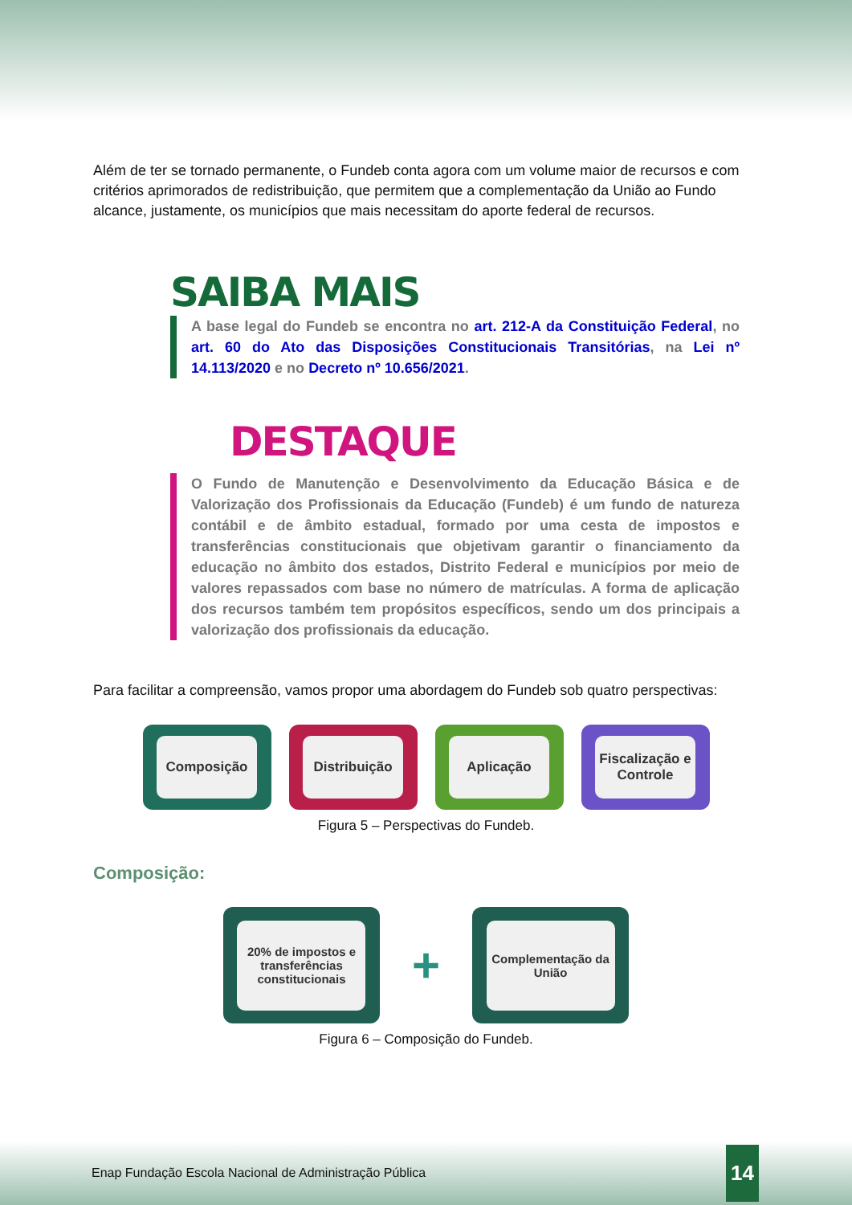Além de ter se tornado permanente, o Fundeb conta agora com um volume maior de recursos e com critérios aprimorados de redistribuição, que permitem que a complementação da União ao Fundo alcance, justamente, os municípios que mais necessitam do aporte federal de recursos.
SAIBA MAIS
A base legal do Fundeb se encontra no art. 212-A da Constituição Federal, no art. 60 do Ato das Disposições Constitucionais Transitórias, na Lei nº 14.113/2020 e no Decreto nº 10.656/2021.
DESTAQUE
O Fundo de Manutenção e Desenvolvimento da Educação Básica e de Valorização dos Profissionais da Educação (Fundeb) é um fundo de natureza contábil e de âmbito estadual, formado por uma cesta de impostos e transferências constitucionais que objetivam garantir o financiamento da educação no âmbito dos estados, Distrito Federal e municípios por meio de valores repassados com base no número de matrículas. A forma de aplicação dos recursos também tem propósitos específicos, sendo um dos principais a valorização dos profissionais da educação.
Para facilitar a compreensão, vamos propor uma abordagem do Fundeb sob quatro perspectivas:
Composição Distribuição Aplicação Fiscalização e Controle
Figura 5 – Perspectivas do Fundeb.
Composição:
20% de impostos e transferências constitucionais
+
Complementação da União
Figura 6 – Composição do Fundeb.
Enap Fundação Escola Nacional de Administração Pública 14